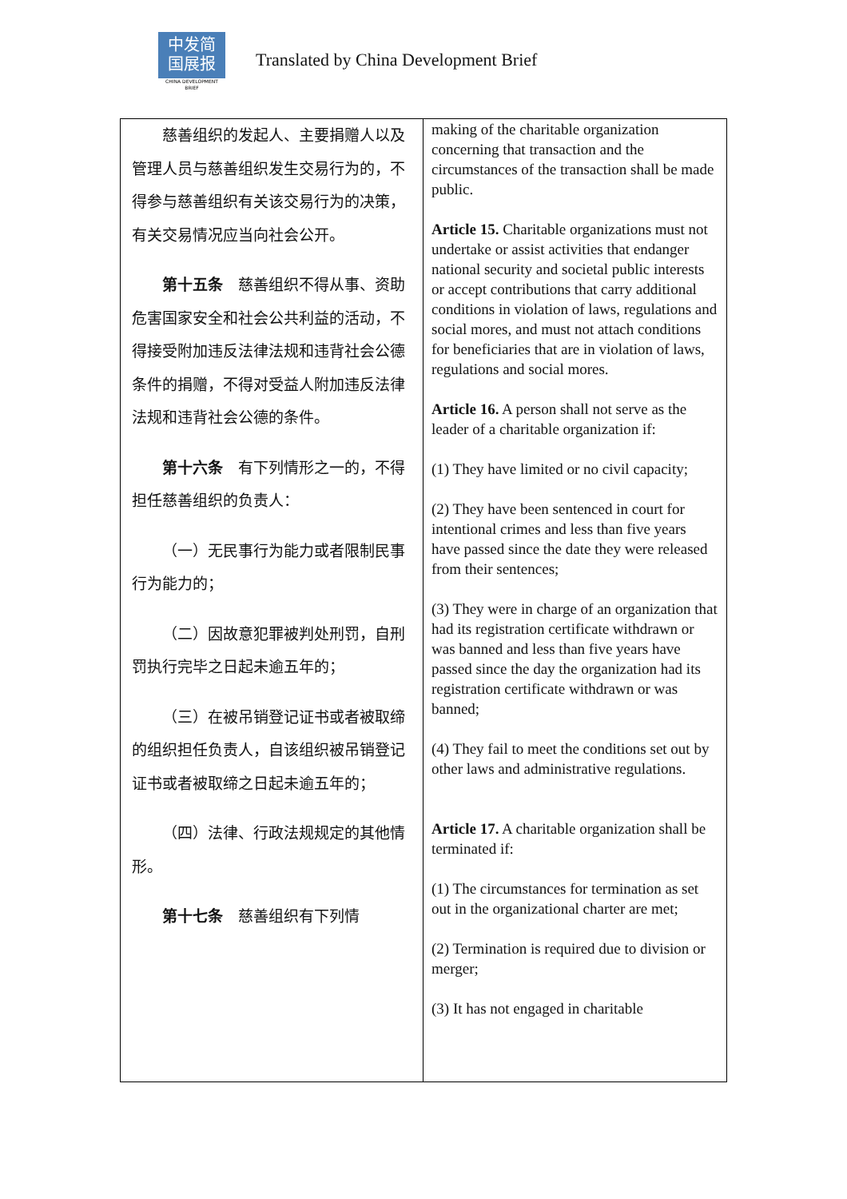中发简
国展报
CHINA DEVELOPMENT BRIEF
Translated by China Development Brief
| 慈善组织的发起人、主要捐赠人以及管理人员与慈善组织发生交易行为的，不得参与慈善组织有关该交易行为的决策，有关交易情况应当向社会公开。 第十五条 慈善组织不得从事、资助危害国家安全和社会公共利益的活动，不得接受附加违反法律法规和违背社会公德条件的捐赠，不得对受益人附加违反法律法规和违背社会公德的条件。 第十六条 有下列情形之一的，不得担任慈善组织的负责人： （一）无民事行为能力或者限制民事行为能力的； （二）因故意犯罪被判处刑罚，自刑罚执行完毕之日起未逾五年的； （三）在被吊销登记证书或者被取缔的组织担任负责人，自该组织被吊销登记证书或者被取缔之日起未逾五年的； （四）法律、行政法规规定的其他情形。 第十七条 慈善组织有下列情 | making of the charitable organization concerning that transaction and the circumstances of the transaction shall be made public. Article 15. Charitable organizations must not undertake or assist activities that endanger national security and societal public interests or accept contributions that carry additional conditions in violation of laws, regulations and social mores, and must not attach conditions for beneficiaries that are in violation of laws, regulations and social mores. Article 16. A person shall not serve as the leader of a charitable organization if: (1) They have limited or no civil capacity; (2) They have been sentenced in court for intentional crimes and less than five years have passed since the date they were released from their sentences; (3) They were in charge of an organization that had its registration certificate withdrawn or was banned and less than five years have passed since the day the organization had its registration certificate withdrawn or was banned; (4) They fail to meet the conditions set out by other laws and administrative regulations. Article 17. A charitable organization shall be terminated if: (1) The circumstances for termination as set out in the organizational charter are met; (2) Termination is required due to division or merger; (3) It has not engaged in charitable |